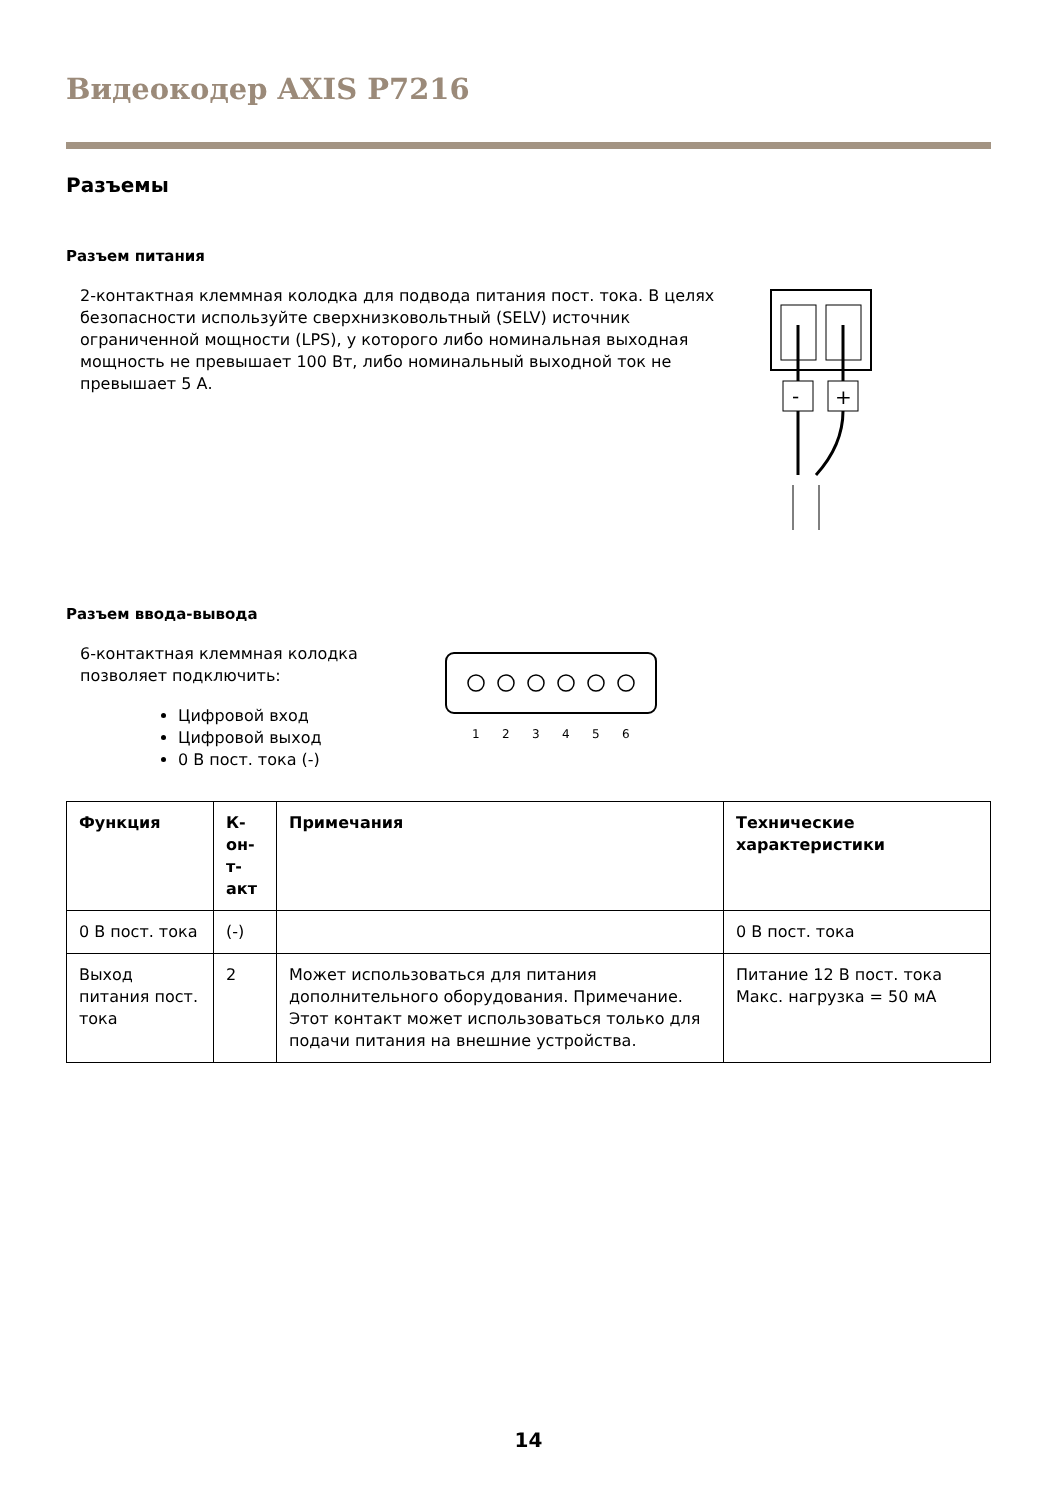Видеокодер AXIS P7216
Разъемы
Разъем питания
2-контактная клеммная колодка для подвода питания пост. тока. В целях безопасности используйте сверхнизковольтный (SELV) источник ограниченной мощности (LPS), у которого либо номинальная выходная мощность не превышает 100 Вт, либо номинальный выходной ток не превышает 5 А.
-
+
Разъем ввода-вывода
6-контактная клеммная колодка
позволяет подключить:
Цифровой вход
Цифровой выход
0 В пост. тока (-)
1
2
3
4
5
6
| Функция | К- он- т- акт | Примечания | Технические характеристики |
| --- | --- | --- | --- |
| 0 В пост. тока | (-) | | 0 В пост. тока |
| Выход питания пост. тока | 2 | Может использоваться для питания дополнительного оборудования. Примечание. Этот контакт может использоваться только для подачи питания на внешние устройства. | Питание 12 В пост. тока Макс. нагрузка = 50 мА |
14